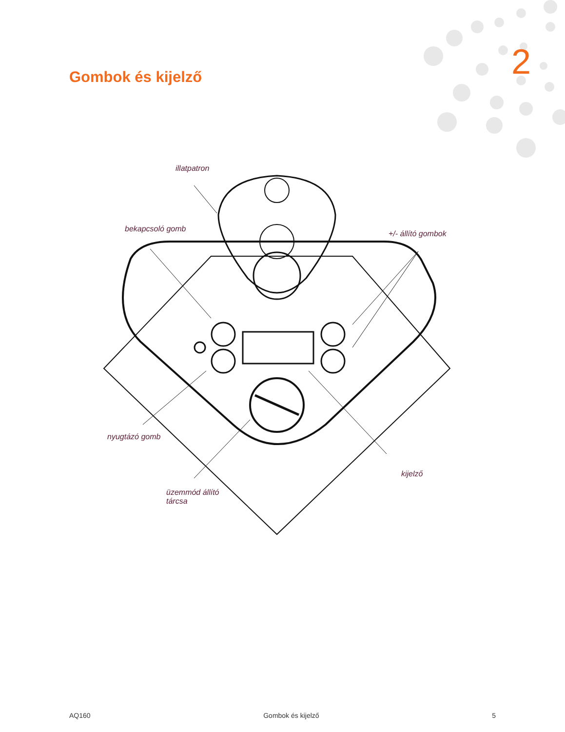2 Gombok és kijelző
illatpatron
bekapcsoló gomb
+/- állító gombok
nyugtázó gomb
kijelző
üzemmód állító
tárcsa
AQ160 Gombok és kijelző 5